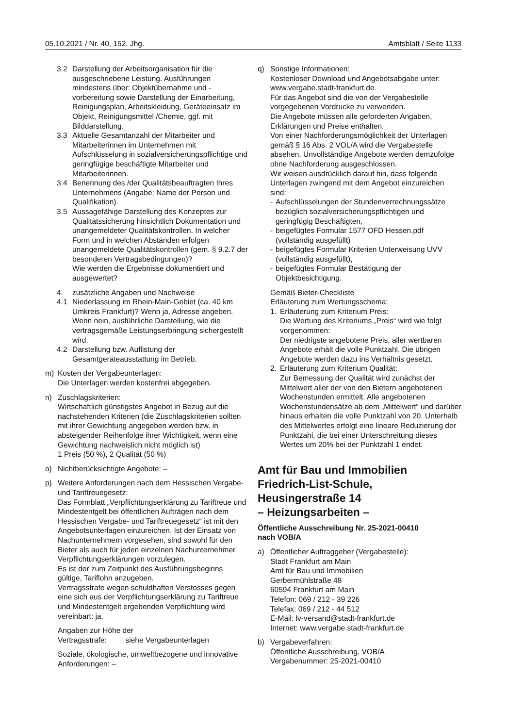05.10.2021 / Nr. 40, 152. Jhg. Amtsblatt / Seite 1133
3.2 Darstellung der Arbeitsorganisation für die ausgeschriebene Leistung. Ausführungen mindestens über: Objektübernahme und -vorbereitung sowie Darstellung der Einarbeitung, Reinigungsplan, Arbeitskleidung, Geräteeinsatz im Objekt, Reinigungsmittel /Chemie, ggf. mit Bilddarstellung.
3.3 Aktuelle Gesamtanzahl der Mitarbeiter und Mitarbeiterinnen im Unternehmen mit Aufschlüsselung in sozialversicherungspflichtige und geringfügige beschäftigte Mitarbeiter und Mitarbeiterinnen.
3.4 Benennung des /der Qualitätsbeauftragten Ihres Unternehmens (Angabe: Name der Person und Qualifikation).
3.5 Aussagefähige Darstellung des Konzeptes zur Qualitätssicherung hinsichtlich Dokumentation und unangemeldeter Qualitätskontrollen. In welcher Form und in welchen Abständen erfolgen unangemeldete Qualitätskontrollen (gem. § 9.2.7 der besonderen Vertragsbedingungen)?
Wie werden die Ergebnisse dokumentiert und ausgewertet?
4. zusätzliche Angaben und Nachweise
4.1 Niederlassung im Rhein-Main-Gebiet (ca. 40 km Umkreis Frankfurt)? Wenn ja, Adresse angeben. Wenn nein, ausführliche Darstellung, wie die vertragsgemäße Leistungserbringung sichergestellt wird.
4.2 Darstellung bzw. Auflistung der Gesamtgeräteausstattung im Betrieb.
m) Kosten der Vergabeunterlagen:
Die Unterlagen werden kostenfrei abgegeben.
n) Zuschlagskriterien:
Wirtschaftlich günstigstes Angebot in Bezug auf die nachstehenden Kriterien (die Zuschlagskriterien sollten mit ihrer Gewichtung angegeben werden bzw. in absteigender Reihenfolge ihrer Wichtigkeit, wenn eine Gewichtung nachweislich nicht möglich ist)
1 Preis (50 %), 2 Qualität (50 %)
o) Nichtberücksichtigte Angebote: –
p) Weitere Anforderungen nach dem Hessischen Vergabe- und Tariftreuegesetz:
Das Formblatt „Verpflichtungserklärung zu Tariftreue und Mindestentgelt bei öffentlichen Aufträgen nach dem Hessischen Vergabe- und Tariftreuegesetz“ ist mit den Angebotsunterlagen einzureichen. Ist der Einsatz von Nachunternehmern vorgesehen, sind sowohl für den Bieter als auch für jeden einzelnen Nachunternehmer Verpflichtungserklärungen vorzulegen.
Es ist der zum Zeitpunkt des Ausführungsbeginns gültige, Tariflohn anzugeben.
Vertragsstrafe wegen schuldhaften Verstosses gegen eine sich aus der Verpflichtungserklärung zu Tariftreue und Mindestentgelt ergebenden Verpflichtung wird vereinbart: ja,
Angaben zur Höhe der
Vertragsstrafe: siehe Vergabeunterlagen
Soziale, ökologische, umweltbezogene und innovative Anforderungen: –
q) Sonstige Informationen:
Kostenloser Download und Angebotsabgabe unter: www.vergabe.stadt-frankfurt.de.
Für das Angebot sind die von der Vergabestelle vorgegebenen Vordrucke zu verwenden.
Die Angebote müssen alle geforderten Angaben, Erklärungen und Preise enthalten.
Von einer Nachforderungsmöglichkeit der Unterlagen gemäß § 16 Abs. 2 VOL/A wird die Vergabestelle absehen. Unvollständige Angebote werden demzufolge ohne Nachforderung ausgeschlossen.
Wir weisen ausdrücklich darauf hin, dass folgende Unterlagen zwingend mit dem Angebot einzureichen sind:
- Aufschlüsselungen der Stundenverrechnungssätze bezüglich sozialversicherungspflichtigen und geringfügig Beschäftigten,
- beigefügtes Formular 1577 OFD Hessen.pdf (vollständig ausgefüllt)
- beigefügtes Formular Kriterien Unterweisung UVV (vollständig ausgefüllt),
- beigefügtes Formular Bestätigung der Objektbesichtigung.
Gemäß Bieter-Checkliste
Erläuterung zum Wertungsschema:
1. Erläuterung zum Kriterium Preis:
Die Wertung des Kriteriums „Preis“ wird wie folgt vorgenommen:
Der niedrigste angebotene Preis, aller wertbaren Angebote erhält die volle Punktzahl. Die übrigen Angebote werden dazu ins Verhältnis gesetzt.
2. Erläuterung zum Kriterium Qualität:
Zur Bemessung der Qualität wird zunächst der Mittelwert aller der von den Bietern angebotenen Wochenstunden ermittelt. Alle angebotenen Wochenstundensätze ab dem „Mittelwert“ und darüber hinaus erhalten die volle Punktzahl von 20. Unterhalb des Mittelwertes erfolgt eine lineare Reduzierung der Punktzahl, die bei einer Unterschreitung dieses Wertes um 20% bei der Punktzahl 1 endet.
Amt für Bau und Immobilien
Friedrich-List-Schule,
Heusingerstraße 14
– Heizungsarbeiten –
Öffentliche Ausschreibung Nr. 25-2021-00410
nach VOB/A
a) Öffentlicher Auftraggeber (Vergabestelle):
Stadt Frankfurt am Main
Amt für Bau und Immobilien
Gerbermühlstraße 48
60594 Frankfurt am Main
Telefon: 069 / 212 - 39 226
Telefax: 069 / 212 - 44 512
E-Mail: lv-versand@stadt-frankfurt.de
Internet: www.vergabe.stadt-frankfurt.de
b) Vergabeverfahren:
Öffentliche Ausschreibung, VOB/A
Vergabenummer: 25-2021-00410